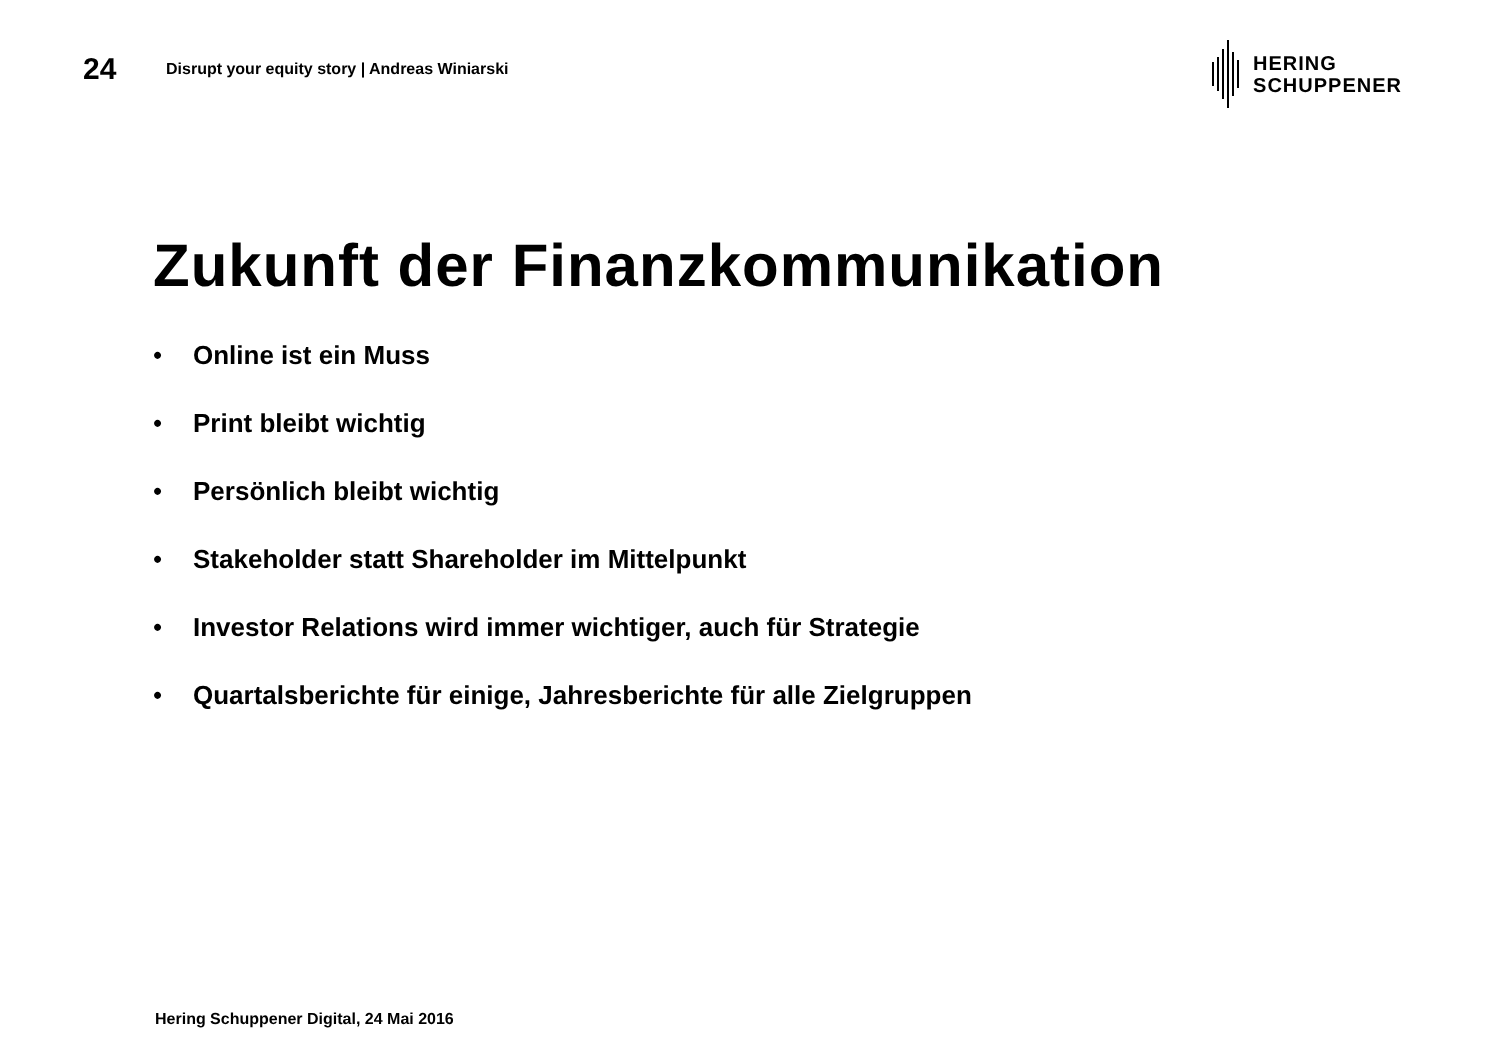24
Disrupt your equity story | Andreas Winiarski
HERING
SCHUPPENER
Zukunft der Finanzkommunikation
• Online ist ein Muss
• Print bleibt wichtig
• Persönlich bleibt wichtig
• Stakeholder statt Shareholder im Mittelpunkt
• Investor Relations wird immer wichtiger, auch für Strategie
• Quartalsberichte für einige, Jahresberichte für alle Zielgruppen
Hering Schuppener Digital, 24 Mai 2016